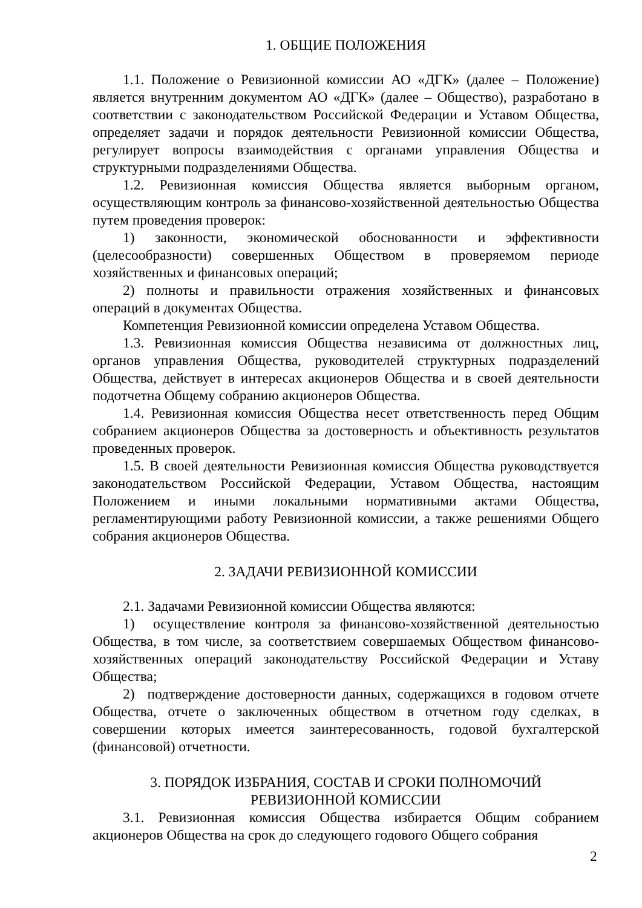1. ОБЩИЕ ПОЛОЖЕНИЯ
1.1. Положение о Ревизионной комиссии АО «ДГК» (далее – Положение) является внутренним документом АО «ДГК» (далее – Общество), разработано в соответствии с законодательством Российской Федерации и Уставом Общества, определяет задачи и порядок деятельности Ревизионной комиссии Общества, регулирует вопросы взаимодействия с органами управления Общества и структурными подразделениями Общества.
1.2. Ревизионная комиссия Общества является выборным органом, осуществляющим контроль за финансово-хозяйственной деятельностью Общества путем проведения проверок:
1) законности, экономической обоснованности и эффективности (целесообразности) совершенных Обществом в проверяемом периоде хозяйственных и финансовых операций;
2) полноты и правильности отражения хозяйственных и финансовых операций в документах Общества.
Компетенция Ревизионной комиссии определена Уставом Общества.
1.3. Ревизионная комиссия Общества независима от должностных лиц, органов управления Общества, руководителей структурных подразделений Общества, действует в интересах акционеров Общества и в своей деятельности подотчетна Общему собранию акционеров Общества.
1.4. Ревизионная комиссия Общества несет ответственность перед Общим собранием акционеров Общества за достоверность и объективность результатов проведенных проверок.
1.5. В своей деятельности Ревизионная комиссия Общества руководствуется законодательством Российской Федерации, Уставом Общества, настоящим Положением и иными локальными нормативными актами Общества, регламентирующими работу Ревизионной комиссии, а также решениями Общего собрания акционеров Общества.
2. ЗАДАЧИ РЕВИЗИОННОЙ КОМИССИИ
2.1. Задачами Ревизионной комиссии Общества являются:
1) осуществление контроля за финансово-хозяйственной деятельностью Общества, в том числе, за соответствием совершаемых Обществом финансово-хозяйственных операций законодательству Российской Федерации и Уставу Общества;
2) подтверждение достоверности данных, содержащихся в годовом отчете Общества, отчете о заключенных обществом в отчетном году сделках, в совершении которых имеется заинтересованность, годовой бухгалтерской (финансовой) отчетности.
3. ПОРЯДОК ИЗБРАНИЯ, СОСТАВ И СРОКИ ПОЛНОМОЧИЙ
РЕВИЗИОННОЙ КОМИССИИ
3.1. Ревизионная комиссия Общества избирается Общим собранием акционеров Общества на срок до следующего годового Общего собрания
2